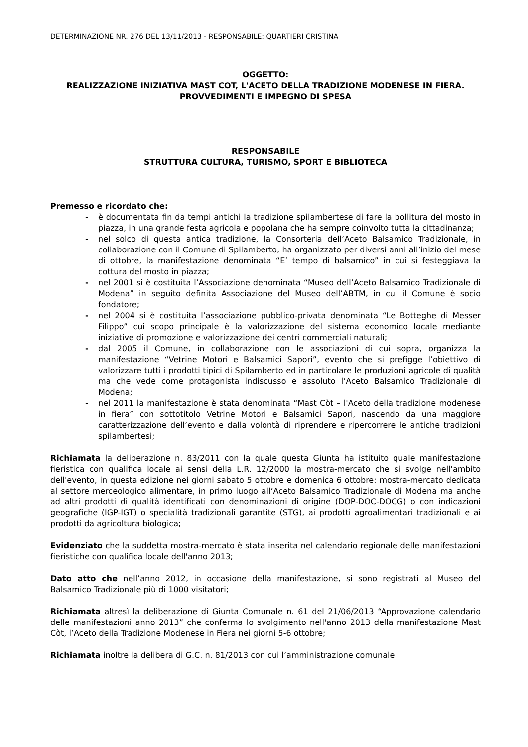DETERMINAZIONE NR. 276 DEL 13/11/2013 - RESPONSABILE: QUARTIERI CRISTINA
OGGETTO:
REALIZZAZIONE INIZIATIVA MAST COT, L'ACETO DELLA TRADIZIONE MODENESE IN FIERA. PROVVEDIMENTI E IMPEGNO DI SPESA
RESPONSABILE
STRUTTURA CULTURA, TURISMO, SPORT E BIBLIOTECA
Premesso e ricordato che:
- è documentata fin da tempi antichi la tradizione spilambertese di fare la bollitura del mosto in piazza, in una grande festa agricola e popolana che ha sempre coinvolto tutta la cittadinanza;
- nel solco di questa antica tradizione, la Consorteria dell’Aceto Balsamico Tradizionale, in collaborazione con il Comune di Spilamberto, ha organizzato per diversi anni all’inizio del mese di ottobre, la manifestazione denominata “E’ tempo di balsamico” in cui si festeggiava la cottura del mosto in piazza;
- nel 2001 si è costituita l’Associazione denominata “Museo dell’Aceto Balsamico Tradizionale di Modena” in seguito definita Associazione del Museo dell’ABTM, in cui il Comune è socio fondatore;
- nel 2004 si è costituita l’associazione pubblico-privata denominata “Le Botteghe di Messer Filippo” cui scopo principale è la valorizzazione del sistema economico locale mediante iniziative di promozione e valorizzazione dei centri commerciali naturali;
- dal 2005 il Comune, in collaborazione con le associazioni di cui sopra, organizza la manifestazione “Vetrine Motori e Balsamici Sapori”, evento che si prefigge l’obiettivo di valorizzare tutti i prodotti tipici di Spilamberto ed in particolare le produzioni agricole di qualità ma che vede come protagonista indiscusso e assoluto l’Aceto Balsamico Tradizionale di Modena;
- nel 2011 la manifestazione è stata denominata “Mast Còt – l'Aceto della tradizione modenese in fiera” con sottotitolo Vetrine Motori e Balsamici Sapori, nascendo da una maggiore caratterizzazione dell’evento e dalla volontà di riprendere e ripercorrere le antiche tradizioni spilambertesi;
Richiamata la deliberazione n. 83/2011 con la quale questa Giunta ha istituito quale manifestazione fieristica con qualifica locale ai sensi della L.R. 12/2000 la mostra-mercato che si svolge nell'ambito dell'evento, in questa edizione nei giorni sabato 5 ottobre e domenica 6 ottobre: mostra-mercato dedicata al settore merceologico alimentare, in primo luogo all’Aceto Balsamico Tradizionale di Modena ma anche ad altri prodotti di qualità identificati con denominazioni di origine (DOP-DOC-DOCG) o con indicazioni geografiche (IGP-IGT) o specialità tradizionali garantite (STG), ai prodotti agroalimentari tradizionali e ai prodotti da agricoltura biologica;
Evidenziato che la suddetta mostra-mercato è stata inserita nel calendario regionale delle manifestazioni fieristiche con qualifica locale dell'anno 2013;
Dato atto che nell’anno 2012, in occasione della manifestazione, si sono registrati al Museo del Balsamico Tradizionale più di 1000 visitatori;
Richiamata altresì la deliberazione di Giunta Comunale n. 61 del 21/06/2013 “Approvazione calendario delle manifestazioni anno 2013” che conferma lo svolgimento nell'anno 2013 della manifestazione Mast Còt, l’Aceto della Tradizione Modenese in Fiera nei giorni 5-6 ottobre;
Richiamata inoltre la delibera di G.C. n. 81/2013 con cui l’amministrazione comunale: